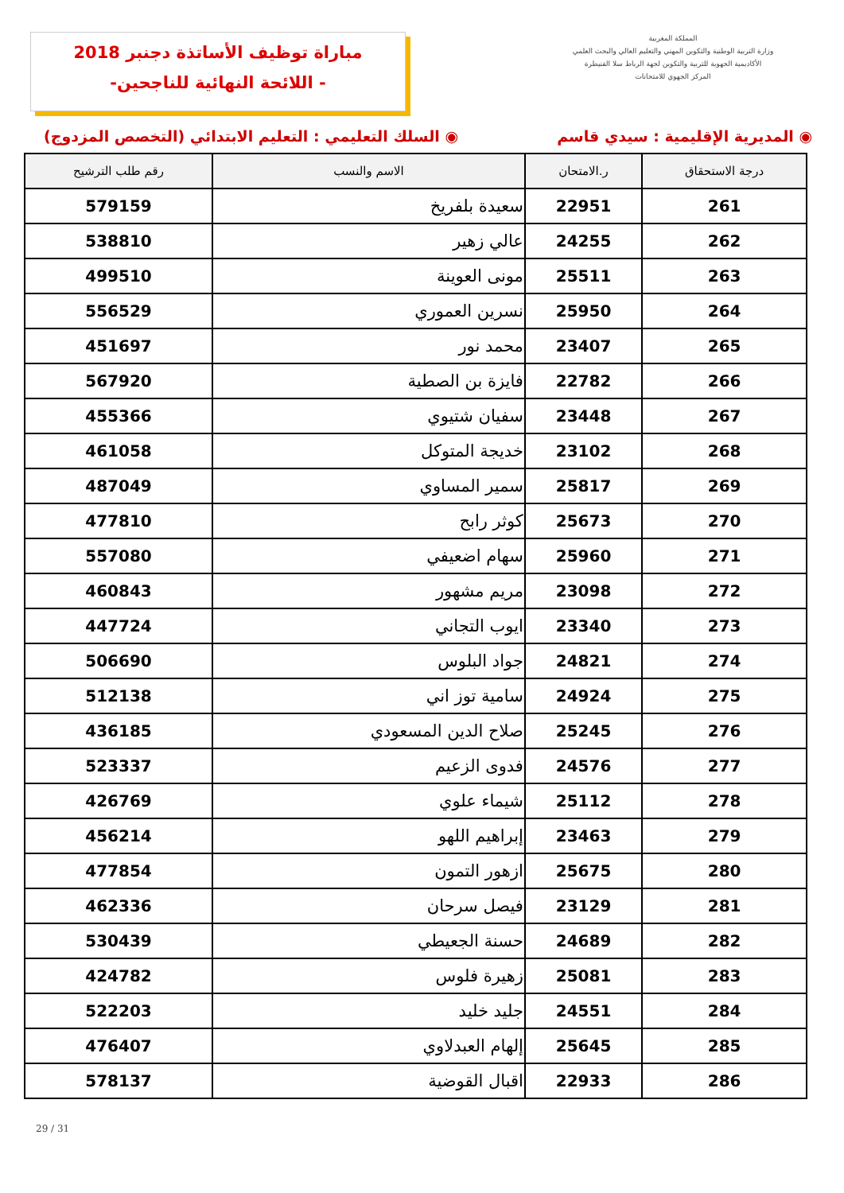مباراة توظيف الأساتذة دجنبر 2018
-اللائحة النهائية للناجحين -
المملكة المغربية
وزارة التربية الوطنية والتكوين المهني والتعليم العالي والبحث العلمي
الأكاديمية الجهوية للتربية والتكوين لجهة الرباط سلا القنيطرة
المركز الجهوي للامتحانات
◉ المديرية الإقليمية : سيدي قاسم
◉ السلك التعليمي : التعليم الابتدائي (التخصص المزدوج)
| درجة الاستحقاق | ر.الامتحان | الاسم والنسب | رقم طلب الترشيح |
| --- | --- | --- | --- |
| 261 | 22951 | سعيدة بلفريخ | 579159 |
| 262 | 24255 | عالي زهير | 538810 |
| 263 | 25511 | مونى العوينة | 499510 |
| 264 | 25950 | نسرين العموري | 556529 |
| 265 | 23407 | محمد نور | 451697 |
| 266 | 22782 | فايزة بن الصطية | 567920 |
| 267 | 23448 | سفيان شتيوي | 455366 |
| 268 | 23102 | خديجة المتوكل | 461058 |
| 269 | 25817 | سمير المساوي | 487049 |
| 270 | 25673 | كوثر رابح | 477810 |
| 271 | 25960 | سهام اضعيفي | 557080 |
| 272 | 23098 | مريم مشهور | 460843 |
| 273 | 23340 | ايوب التجاني | 447724 |
| 274 | 24821 | جواد البلوس | 506690 |
| 275 | 24924 | سامية توز اني | 512138 |
| 276 | 25245 | صلاح الدين المسعودي | 436185 |
| 277 | 24576 | فدوى الزعيم | 523337 |
| 278 | 25112 | شيماء علوي | 426769 |
| 279 | 23463 | إبراهيم اللهو | 456214 |
| 280 | 25675 | ازهور التمون | 477854 |
| 281 | 23129 | فيصل سرحان | 462336 |
| 282 | 24689 | حسنة الجعيطي | 530439 |
| 283 | 25081 | زهيرة فلوس | 424782 |
| 284 | 24551 | جليد خليد | 522203 |
| 285 | 25645 | إلهام العبدلاوي | 476407 |
| 286 | 22933 | اقبال القوضية | 578137 |
29 / 31